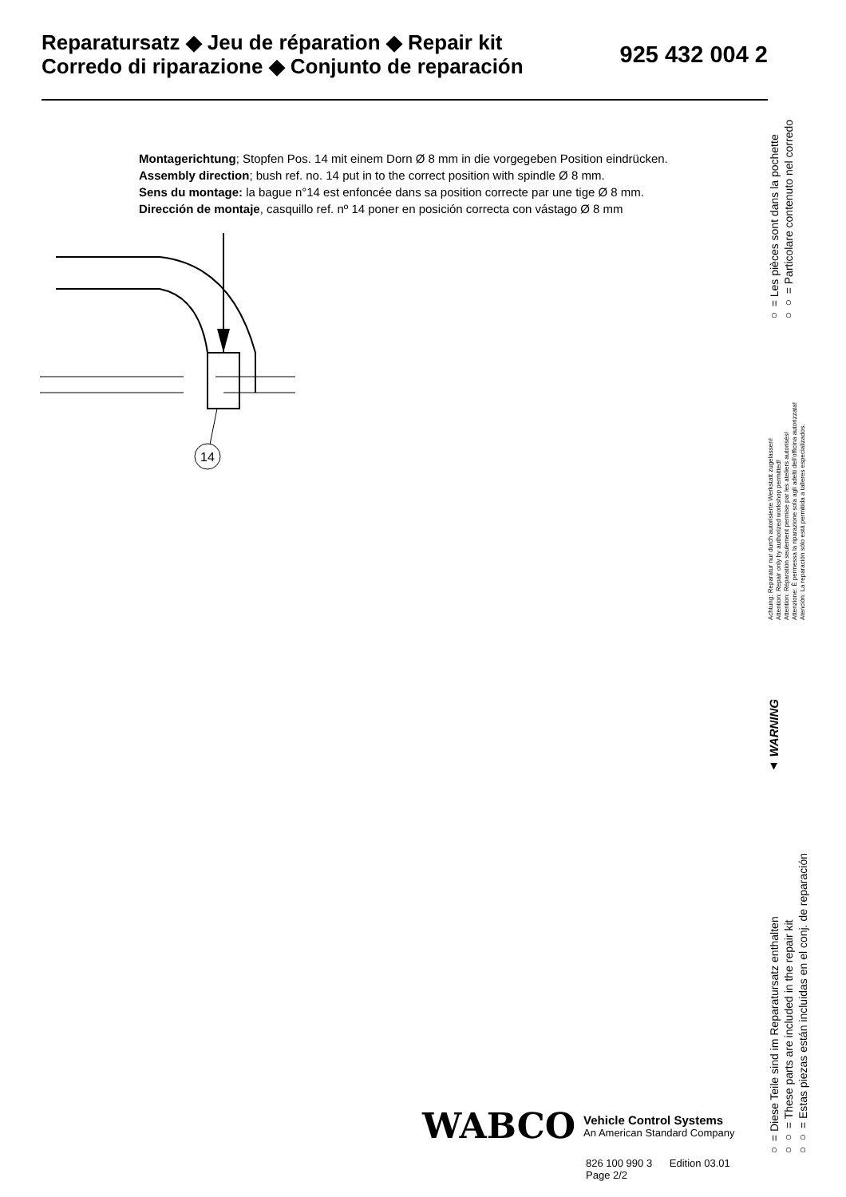Reparatursatz ◆ Jeu de réparation ◆ Repair kit
Corredo di riparazione ◆ Conjunto de reparación
925 432 004 2
Montagerichtung; Stopfen Pos. 14 mit einem Dorn Ø 8 mm in die vorgegeben Position eindrücken.
Assembly direction; bush ref. no. 14 put in to the correct position with spindle Ø 8 mm.
Sens du montage: la bague n°14 est enfoncée dans sa position correcte par une tige Ø 8 mm.
Dirección de montaje, casquillo ref. nº 14 poner en posición correcta con vástago Ø 8 mm
14
○ = Diese Teile sind im Reparatursatz enthalten
○○ = These parts are included in the repair kit
○○ = Estas piezas están incluidas en el conj. de reparación
▲ WARNING
Achtung: Reparatur nur durch autorisierte Werkstatt zugelassen!
Attention: Repair only by authorized workshop permitted!
Attention: Réparation seulement permise par les ateliers autorisés!
Attenzione: È permessa la riparazione sola agli adelti dell'officina autorizzata!
Atención: La reparación sólo está permitida a talleres especializados.
○ = Les pièces sont dans la pochette
○○ = Particolare contenuto nel corredo
WABCO
Vehicle Control Systems
An American Standard Company
826 100 990 3 Edition 03.01
Page 2/2